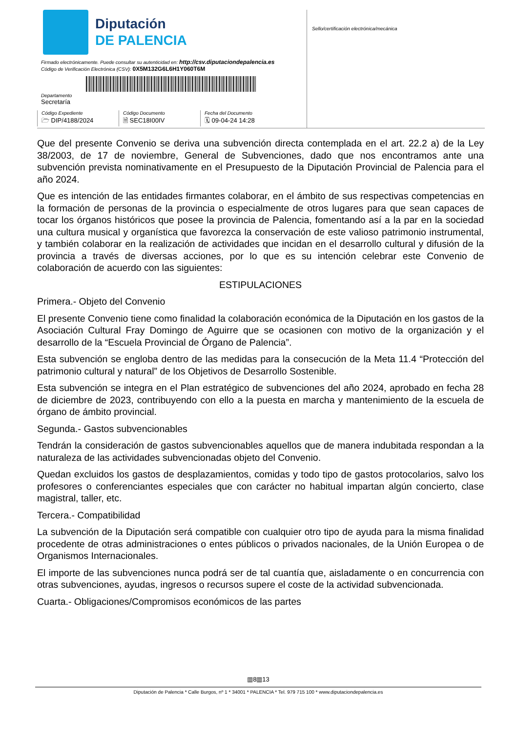Diputación
DE PALENCIA
Firmado electrónicamente. Puede consultar su autenticidad en: http://csv.diputaciondepalencia.es
Código de Verificación Electrónica (CSV): 0X5M132G6L6H1Y060T6M
Departamento
Secretaría
Código Expediente
🗁 DIP/4188/2024
Código Documento
🗎 SEC18I00IV
Fecha del Documento
🗓 09-04-24 14:28
Sello/certificación electrónica/mecánica
Que del presente Convenio se deriva una subvención directa contemplada en el art. 22.2 a) de la Ley 38/2003, de 17 de noviembre, General de Subvenciones, dado que nos encontramos ante una subvención prevista nominativamente en el Presupuesto de la Diputación Provincial de Palencia para el año 2024.
Que es intención de las entidades firmantes colaborar, en el ámbito de sus respectivas competencias en la formación de personas de la provincia o especialmente de otros lugares para que sean capaces de tocar los órganos históricos que posee la provincia de Palencia, fomentando así a la par en la sociedad una cultura musical y organística que favorezca la conservación de este valioso patrimonio instrumental, y también colaborar en la realización de actividades que incidan en el desarrollo cultural y difusión de la provincia a través de diversas acciones, por lo que es su intención celebrar este Convenio de colaboración de acuerdo con las siguientes:
ESTIPULACIONES
Primera.- Objeto del Convenio
El presente Convenio tiene como finalidad la colaboración económica de la Diputación en los gastos de la Asociación Cultural Fray Domingo de Aguirre que se ocasionen con motivo de la organización y el desarrollo de la “Escuela Provincial de Órgano de Palencia”.
Esta subvención se engloba dentro de las medidas para la consecución de la Meta 11.4 “Protección del patrimonio cultural y natural” de los Objetivos de Desarrollo Sostenible.
Esta subvención se integra en el Plan estratégico de subvenciones del año 2024, aprobado en fecha 28 de diciembre de 2023, contribuyendo con ello a la puesta en marcha y mantenimiento de la escuela de órgano de ámbito provincial.
Segunda.- Gastos subvencionables
Tendrán la consideración de gastos subvencionables aquellos que de manera indubitada respondan a la naturaleza de las actividades subvencionadas objeto del Convenio.
Quedan excluidos los gastos de desplazamientos, comidas y todo tipo de gastos protocolarios, salvo los profesores o conferenciantes especiales que con carácter no habitual impartan algún concierto, clase magistral, taller, etc.
Tercera.- Compatibilidad
La subvención de la Diputación será compatible con cualquier otro tipo de ayuda para la misma finalidad procedente de otras administraciones o entes públicos o privados nacionales, de la Unión Europea o de Organismos Internacionales.
El importe de las subvenciones nunca podrá ser de tal cuantía que, aisladamente o en concurrencia con otras subvenciones, ayudas, ingresos o recursos supere el coste de la actividad subvencionada.
Cuarta.- Obligaciones/Compromisos económicos de las partes
▥8▥13
Diputación de Palencia * Calle Burgos, nº 1 * 34001 * PALENCIA * Tel. 979 715 100 * www.diputaciondepalencia.es